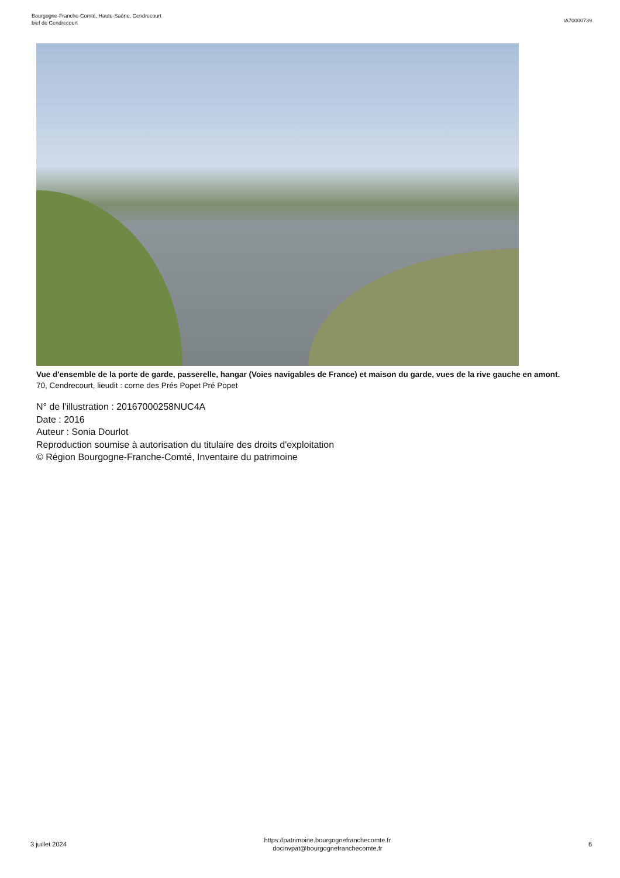Bourgogne-Franche-Comté, Haute-Saône, Cendrecourt
bief de Cendrecourt
IA70000739
Vue d'ensemble de la porte de garde, passerelle, hangar (Voies navigables de France) et maison du garde, vues de la rive gauche en amont.
70, Cendrecourt, lieudit : corne des Prés Popet Pré Popet
N° de l’illustration : 20167000258NUC4A
Date : 2016
Auteur : Sonia Dourlot
Reproduction soumise à autorisation du titulaire des droits d'exploitation
© Région Bourgogne-Franche-Comté, Inventaire du patrimoine
3 juillet 2024
https://patrimoine.bourgognefranchecomte.fr
docinvpat@bourgognefranchecomte.fr
6